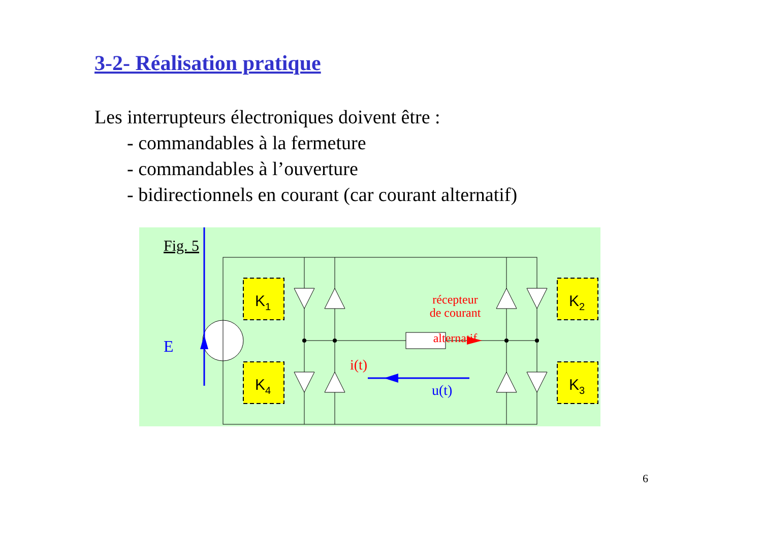3-2- Réalisation pratique
Les interrupteurs électroniques doivent être :
- commandables à la fermeture
- commandables à l’ouverture
- bidirectionnels en courant (car courant alternatif)
Fig. 5
K1
K4
K2
K3
E
récepteur
de courant
alternatif
i(t)
u(t)
6